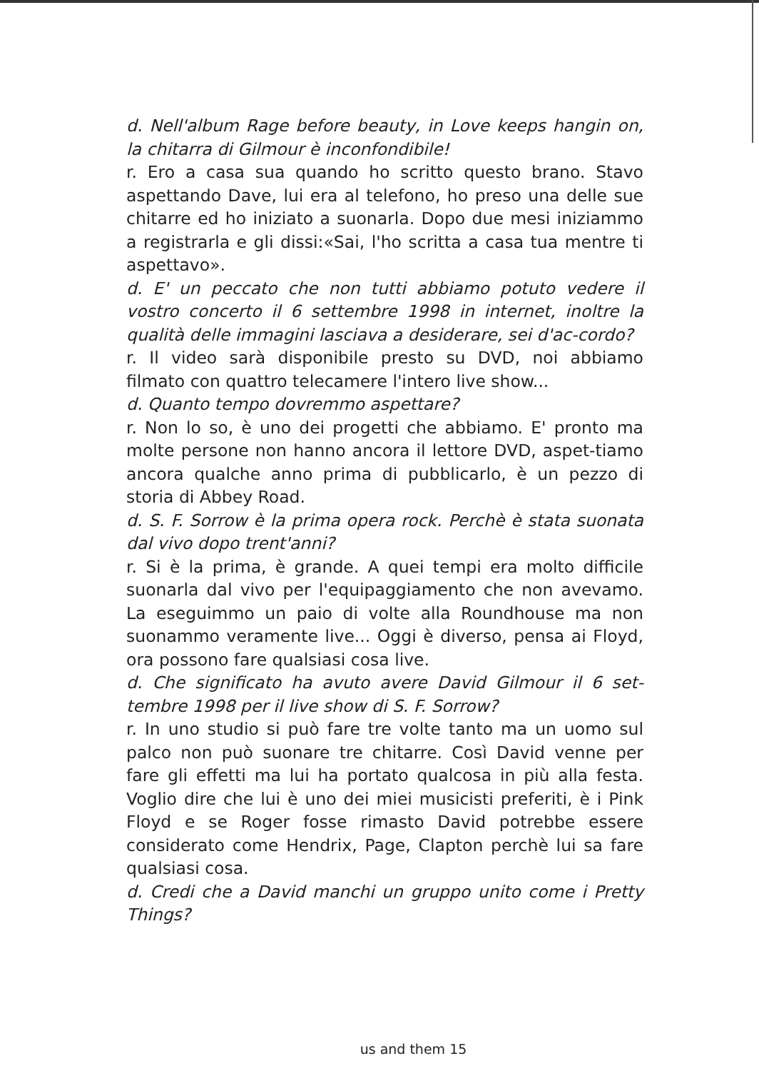d. Nell'album Rage before beauty, in Love keeps hangin on, la chitarra di Gilmour è inconfondibile!
r. Ero a casa sua quando ho scritto questo brano. Stavo aspettando Dave, lui era al telefono, ho preso una delle sue chitarre ed ho iniziato a suonarla. Dopo due mesi iniziammo a registrarla e gli dissi:«Sai, l'ho scritta a casa tua mentre ti aspettavo».
d. E' un peccato che non tutti abbiamo potuto vedere il vostro concerto il 6 settembre 1998 in internet, inoltre la qualità delle immagini lasciava a desiderare, sei d'ac-cordo?
r. Il video sarà disponibile presto su DVD, noi abbiamo filmato con quattro telecamere l'intero live show...
d. Quanto tempo dovremmo aspettare?
r. Non lo so, è uno dei progetti che abbiamo. E' pronto ma molte persone non hanno ancora il lettore DVD, aspet-tiamo ancora qualche anno prima di pubblicarlo, è un pezzo di storia di Abbey Road.
d. S. F. Sorrow è la prima opera rock. Perchè è stata suonata dal vivo dopo trent'anni?
r. Si è la prima, è grande. A quei tempi era molto difficile suonarla dal vivo per l'equipaggiamento che non avevamo. La eseguimmo un paio di volte alla Roundhouse ma non suonammo veramente live... Oggi è diverso, pensa ai Floyd, ora possono fare qualsiasi cosa live.
d. Che significato ha avuto avere David Gilmour il 6 set-tembre 1998 per il live show di S. F. Sorrow?
r. In uno studio si può fare tre volte tanto ma un uomo sul palco non può suonare tre chitarre. Così David venne per fare gli effetti ma lui ha portato qualcosa in più alla festa. Voglio dire che lui è uno dei miei musicisti preferiti, è i Pink Floyd e se Roger fosse rimasto David potrebbe essere considerato come Hendrix, Page, Clapton perchè lui sa fare qualsiasi cosa.
d. Credi che a David manchi un gruppo unito come i Pretty Things?
us and them 15